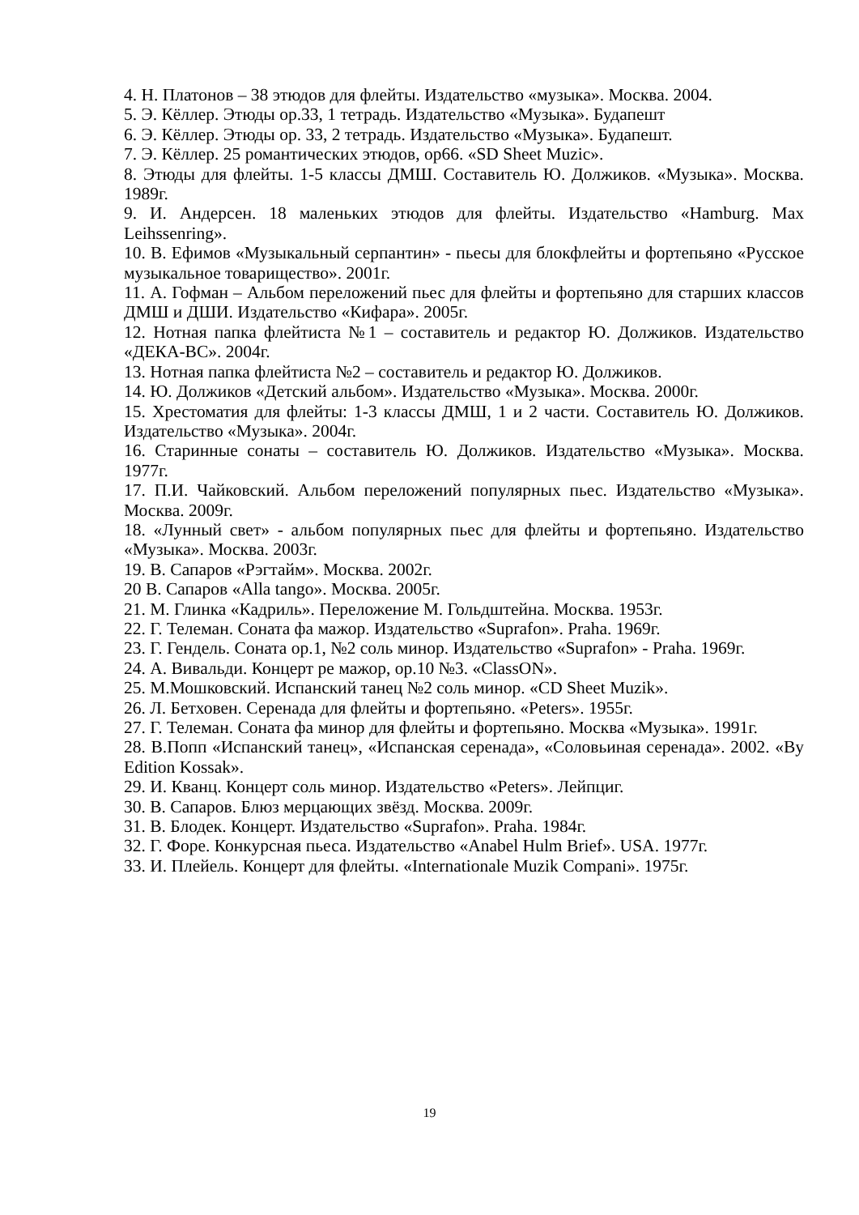4. Н. Платонов – 38 этюдов для флейты. Издательство «музыка». Москва. 2004.
5. Э. Кёллер. Этюды ор.33, 1 тетрадь. Издательство «Музыка». Будапешт
6. Э. Кёллер. Этюды ор. 33, 2 тетрадь. Издательство «Музыка». Будапешт.
7. Э. Кёллер. 25 романтических этюдов, ор66. «SD Sheet Muzic».
8. Этюды для флейты. 1-5 классы ДМШ. Составитель Ю. Должиков. «Музыка». Москва. 1989г.
9. И. Андерсен. 18 маленьких этюдов для флейты. Издательство «Hamburg. Max Leihssenring».
10. В. Ефимов «Музыкальный серпантин» - пьесы для блокфлейты и фортепьяно «Русское музыкальное товарищество». 2001г.
11. А. Гофман – Альбом переложений пьес для флейты и фортепьяно для старших классов ДМШ и ДШИ. Издательство «Кифара». 2005г.
12. Нотная папка флейтиста №1 – составитель и редактор Ю. Должиков. Издательство «ДЕКА-ВС». 2004г.
13. Нотная папка флейтиста №2 – составитель и редактор Ю. Должиков.
14. Ю. Должиков «Детский альбом». Издательство «Музыка». Москва. 2000г.
15. Хрестоматия для флейты: 1-3 классы ДМШ, 1 и 2 части. Составитель Ю. Должиков. Издательство «Музыка». 2004г.
16. Старинные сонаты – составитель Ю. Должиков. Издательство «Музыка». Москва. 1977г.
17. П.И. Чайковский. Альбом переложений популярных пьес. Издательство «Музыка». Москва. 2009г.
18. «Лунный свет» - альбом популярных пьес для флейты и фортепьяно. Издательство «Музыка». Москва. 2003г.
19. В. Сапаров «Рэгтайм». Москва. 2002г.
20 В. Сапаров «Alla tango». Москва. 2005г.
21. М. Глинка «Кадриль». Переложение М. Гольдштейна. Москва. 1953г.
22. Г. Телеман. Соната фа мажор. Издательство «Suprafon». Praha. 1969г.
23. Г. Гендель. Соната ор.1, №2 соль минор. Издательство «Suprafon» - Praha. 1969г.
24. А. Вивальди. Концерт ре мажор, ор.10 №3. «ClassON».
25. М.Мошковский. Испанский танец №2 соль минор. «CD Sheet Muzik».
26. Л. Бетховен. Серенада для флейты и фортепьяно. «Peters». 1955г.
27. Г. Телеман. Соната фа минор для флейты и фортепьяно. Москва «Музыка». 1991г.
28. В.Попп «Испанский танец», «Испанская серенада», «Соловьиная серенада». 2002. «By Edition Kossak».
29. И. Кванц. Концерт соль минор. Издательство «Peters». Лейпциг.
30. В. Сапаров. Блюз мерцающих звёзд. Москва. 2009г.
31. В. Блодек. Концерт. Издательство «Suprafon». Praha. 1984г.
32. Г. Форе. Конкурсная пьеса. Издательство «Anabel Hulm Brief». USA. 1977г.
33. И. Плейель. Концерт для флейты. «Internationale Muzik Compani». 1975г.
19